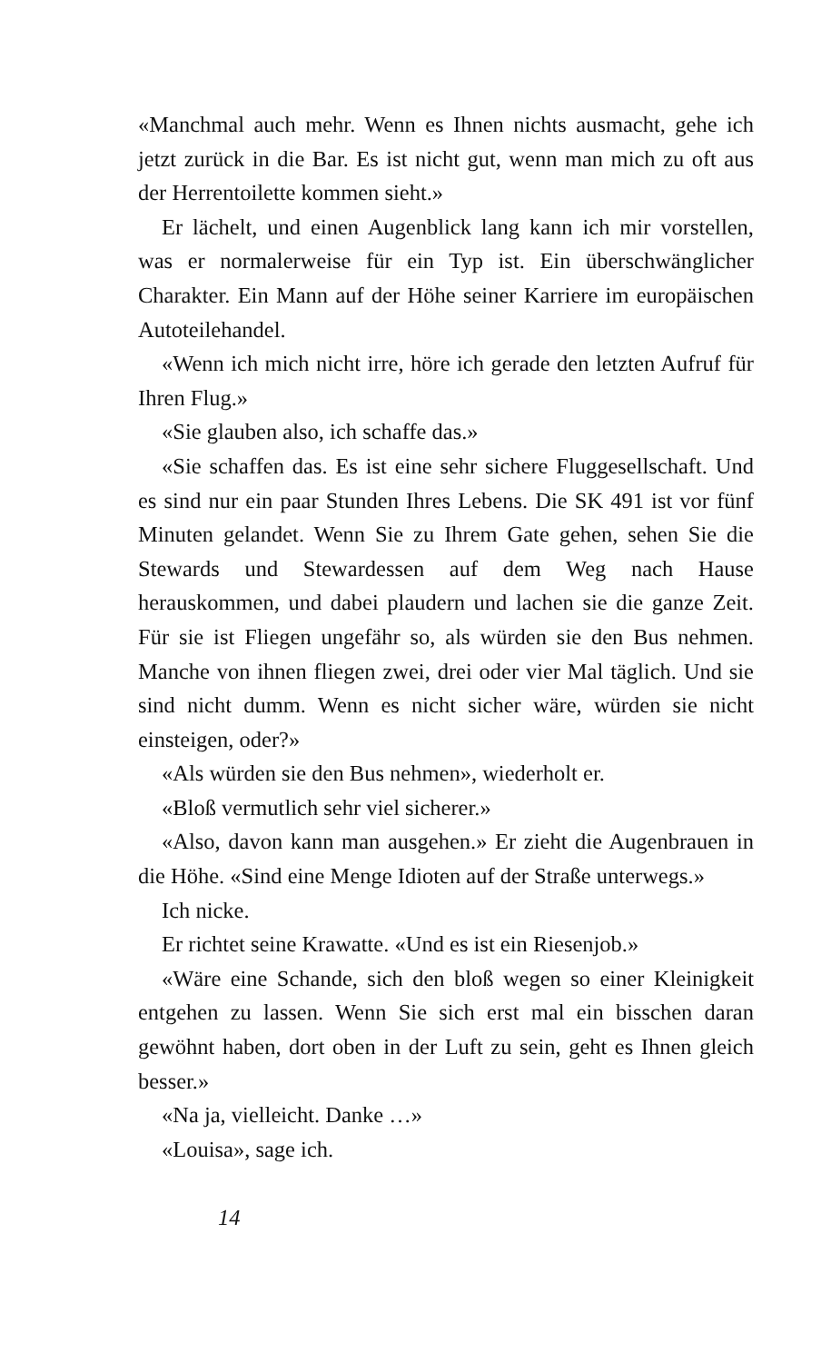«Manchmal auch mehr. Wenn es Ihnen nichts ausmacht, gehe ich jetzt zurück in die Bar. Es ist nicht gut, wenn man mich zu oft aus der Herrentoilette kommen sieht.»
Er lächelt, und einen Augenblick lang kann ich mir vorstellen, was er normalerweise für ein Typ ist. Ein überschwänglicher Charakter. Ein Mann auf der Höhe seiner Karriere im europäischen Autoteilehandel.
«Wenn ich mich nicht irre, höre ich gerade den letzten Aufruf für Ihren Flug.»
«Sie glauben also, ich schaffe das.»
«Sie schaffen das. Es ist eine sehr sichere Fluggesellschaft. Und es sind nur ein paar Stunden Ihres Lebens. Die SK 491 ist vor fünf Minuten gelandet. Wenn Sie zu Ihrem Gate gehen, sehen Sie die Stewards und Stewardessen auf dem Weg nach Hause herauskommen, und dabei plaudern und lachen sie die ganze Zeit. Für sie ist Fliegen ungefähr so, als würden sie den Bus nehmen. Manche von ihnen fliegen zwei, drei oder vier Mal täglich. Und sie sind nicht dumm. Wenn es nicht sicher wäre, würden sie nicht einsteigen, oder?»
«Als würden sie den Bus nehmen», wiederholt er.
«Bloß vermutlich sehr viel sicherer.»
«Also, davon kann man ausgehen.» Er zieht die Augenbrauen in die Höhe. «Sind eine Menge Idioten auf der Straße unterwegs.»
Ich nicke.
Er richtet seine Krawatte. «Und es ist ein Riesenjob.»
«Wäre eine Schande, sich den bloß wegen so einer Kleinigkeit entgehen zu lassen. Wenn Sie sich erst mal ein bisschen daran gewöhnt haben, dort oben in der Luft zu sein, geht es Ihnen gleich besser.»
«Na ja, vielleicht. Danke …»
«Louisa», sage ich.
14